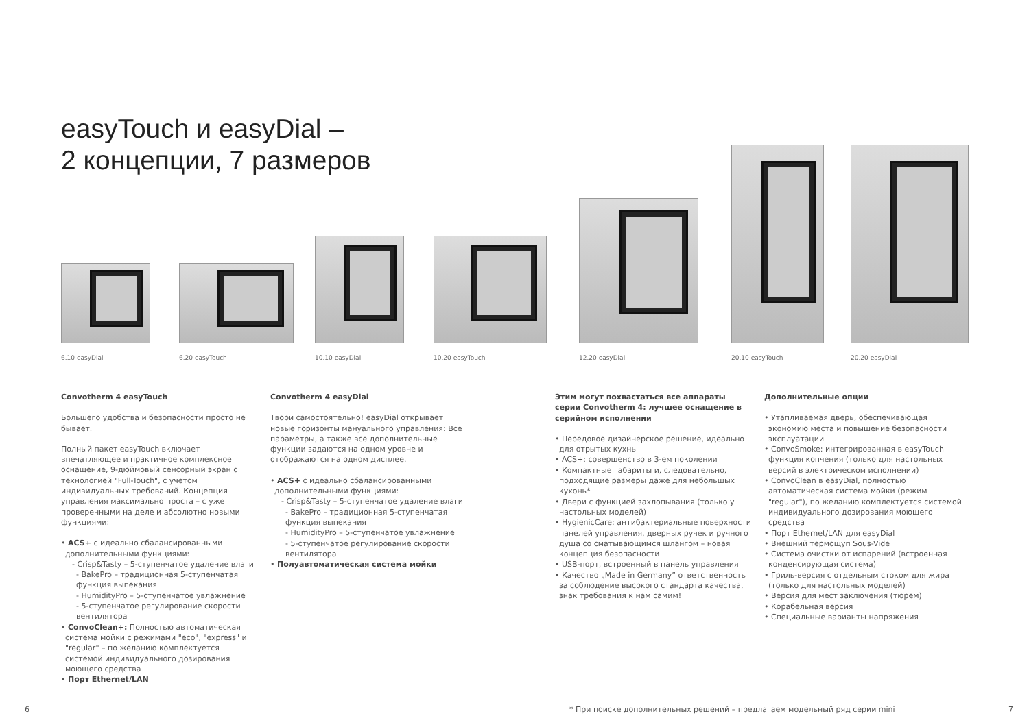easyTouch и easyDial –
2 концепции, 7 размеров
6.10 easyDial
6.20 easyTouch
10.10 easyDial
10.20 easyTouch
12.20 easyDial
20.10 easyTouch
20.20 easyDial
Convotherm 4 easyTouch
Большего удобства и безопасности просто не бывает.
Полный пакет easyTouch включает впечатляющее и практичное комплексное оснащение, 9-дюймовый сенсорный экран с технологией "Full-Touch", с учетом индивидуальных требований. Концепция управления максимально проста – с уже проверенными на деле и абсолютно новыми функциями:
• ACS+ с идеально сбалансированными дополнительными функциями:
- Crisp&Tasty – 5-ступенчатое удаление влаги
- BakePro – традиционная 5-ступенчатая функция выпекания
- HumidityPro – 5-ступенчатое увлажнение
- 5-ступенчатое регулирование скорости вентилятора
• ConvoClean+: Полностью автоматическая система мойки с режимами "eco", "express" и "regular" – по желанию комплектуется системой индивидуального дозирования моющего средства
• Порт Ethernet/LAN
Convotherm 4 easyDial
Твори самостоятельно! easyDial открывает новые горизонты мануального управления: Все параметры, а также все дополнительные функции задаются на одном уровне и отображаются на одном дисплее.
• ACS+ с идеально сбалансированными дополнительными функциями:
- Crisp&Tasty – 5-ступенчатое удаление влаги
- BakePro – традиционная 5-ступенчатая функция выпекания
- HumidityPro – 5-ступенчатое увлажнение
- 5-ступенчатое регулирование скорости вентилятора
• Полуавтоматическая система мойки
Этим могут похвастаться все аппараты серии Convotherm 4: лучшее оснащение в серийном исполнении
• Передовое дизайнерское решение, идеально для отрытых кухнь
• ACS+: совершенство в 3-ем поколении
• Компактные габариты и, следовательно, подходящие размеры даже для небольшых кухонь*
• Двери с функцией захлопывания (только у настольных моделей)
• HygienicCare: антибактериальные поверхности панелей управления, дверных ручек и ручного душа со сматывающимся шлангом – новая концепция безопасности
• USB-порт, встроенный в панель управления
• Качество „Made in Germany” ответственность за соблюдение высокого стандарта качества, знак требования к нам самим!
Дополнительные опции
• Утапливаемая дверь, обеспечивающая экономию места и повышение безопасности эксплуатации
• ConvoSmoke: интегрированная в easyTouch функция копчения (только для настольных версий в электрическом исполнении)
• ConvoClean в easyDial, полностью автоматическая система мойки (режим "regular"), по желанию комплектуется системой индивидуального дозирования моющего средства
• Порт Ethernet/LAN для easyDial
• Внешний термощуп Sous-Vide
• Система очистки от испарений (встроенная конденсирующая система)
• Гриль-версия с отдельным стоком для жира (только для настольных моделей)
• Версия для мест заключения (тюрем)
• Корабельная версия
• Специальные варианты напряжения
6
* При поиске дополнительных решений – предлагаем модельный ряд серии mini
7